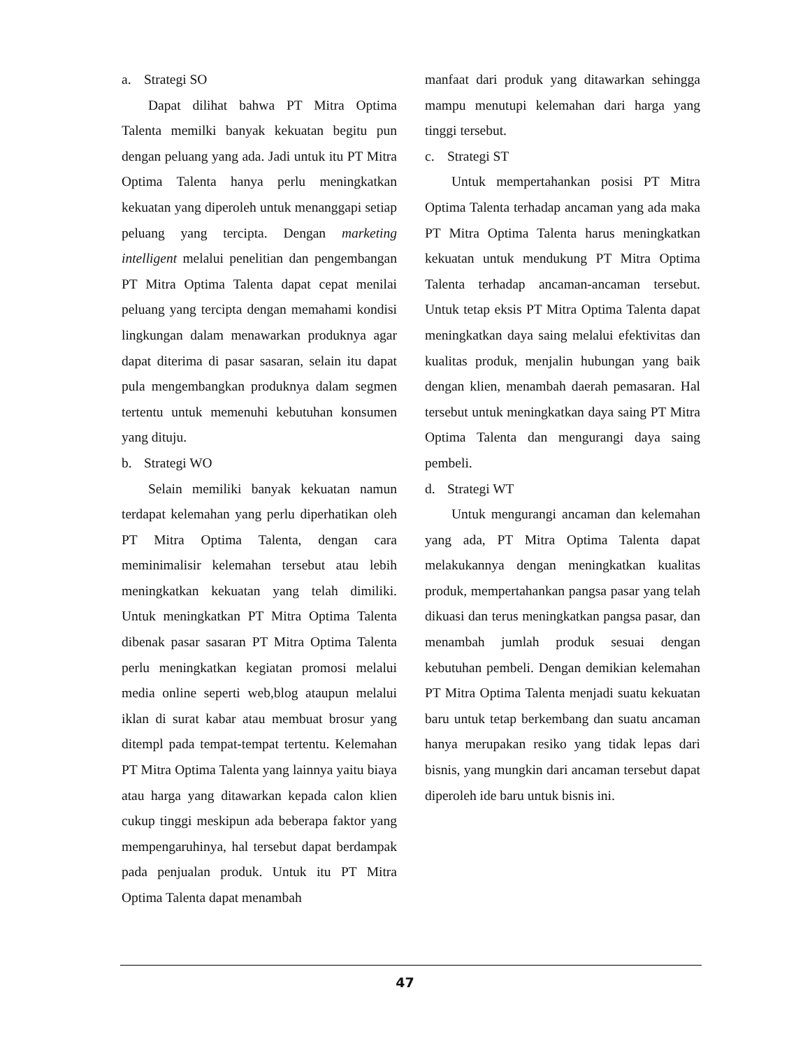a. Strategi SO
Dapat dilihat bahwa PT Mitra Optima Talenta memilki banyak kekuatan begitu pun dengan peluang yang ada. Jadi untuk itu PT Mitra Optima Talenta hanya perlu meningkatkan kekuatan yang diperoleh untuk menanggapi setiap peluang yang tercipta. Dengan marketing intelligent melalui penelitian dan pengembangan PT Mitra Optima Talenta dapat cepat menilai peluang yang tercipta dengan memahami kondisi lingkungan dalam menawarkan produknya agar dapat diterima di pasar sasaran, selain itu dapat pula mengembangkan produknya dalam segmen tertentu untuk memenuhi kebutuhan konsumen yang dituju.
b. Strategi WO
Selain memiliki banyak kekuatan namun terdapat kelemahan yang perlu diperhatikan oleh PT Mitra Optima Talenta, dengan cara meminimalisir kelemahan tersebut atau lebih meningkatkan kekuatan yang telah dimiliki. Untuk meningkatkan PT Mitra Optima Talenta dibenak pasar sasaran PT Mitra Optima Talenta perlu meningkatkan kegiatan promosi melalui media online seperti web,blog ataupun melalui iklan di surat kabar atau membuat brosur yang ditempl pada tempat-tempat tertentu. Kelemahan PT Mitra Optima Talenta yang lainnya yaitu biaya atau harga yang ditawarkan kepada calon klien cukup tinggi meskipun ada beberapa faktor yang mempengaruhinya, hal tersebut dapat berdampak pada penjualan produk. Untuk itu PT Mitra Optima Talenta dapat menambah
manfaat dari produk yang ditawarkan sehingga mampu menutupi kelemahan dari harga yang tinggi tersebut.
c. Strategi ST
Untuk mempertahankan posisi PT Mitra Optima Talenta terhadap ancaman yang ada maka PT Mitra Optima Talenta harus meningkatkan kekuatan untuk mendukung PT Mitra Optima Talenta terhadap ancaman-ancaman tersebut. Untuk tetap eksis PT Mitra Optima Talenta dapat meningkatkan daya saing melalui efektivitas dan kualitas produk, menjalin hubungan yang baik dengan klien, menambah daerah pemasaran. Hal tersebut untuk meningkatkan daya saing PT Mitra Optima Talenta dan mengurangi daya saing pembeli.
d. Strategi WT
Untuk mengurangi ancaman dan kelemahan yang ada, PT Mitra Optima Talenta dapat melakukannya dengan meningkatkan kualitas produk, mempertahankan pangsa pasar yang telah dikuasi dan terus meningkatkan pangsa pasar, dan menambah jumlah produk sesuai dengan kebutuhan pembeli. Dengan demikian kelemahan PT Mitra Optima Talenta menjadi suatu kekuatan baru untuk tetap berkembang dan suatu ancaman hanya merupakan resiko yang tidak lepas dari bisnis, yang mungkin dari ancaman tersebut dapat diperoleh ide baru untuk bisnis ini.
47